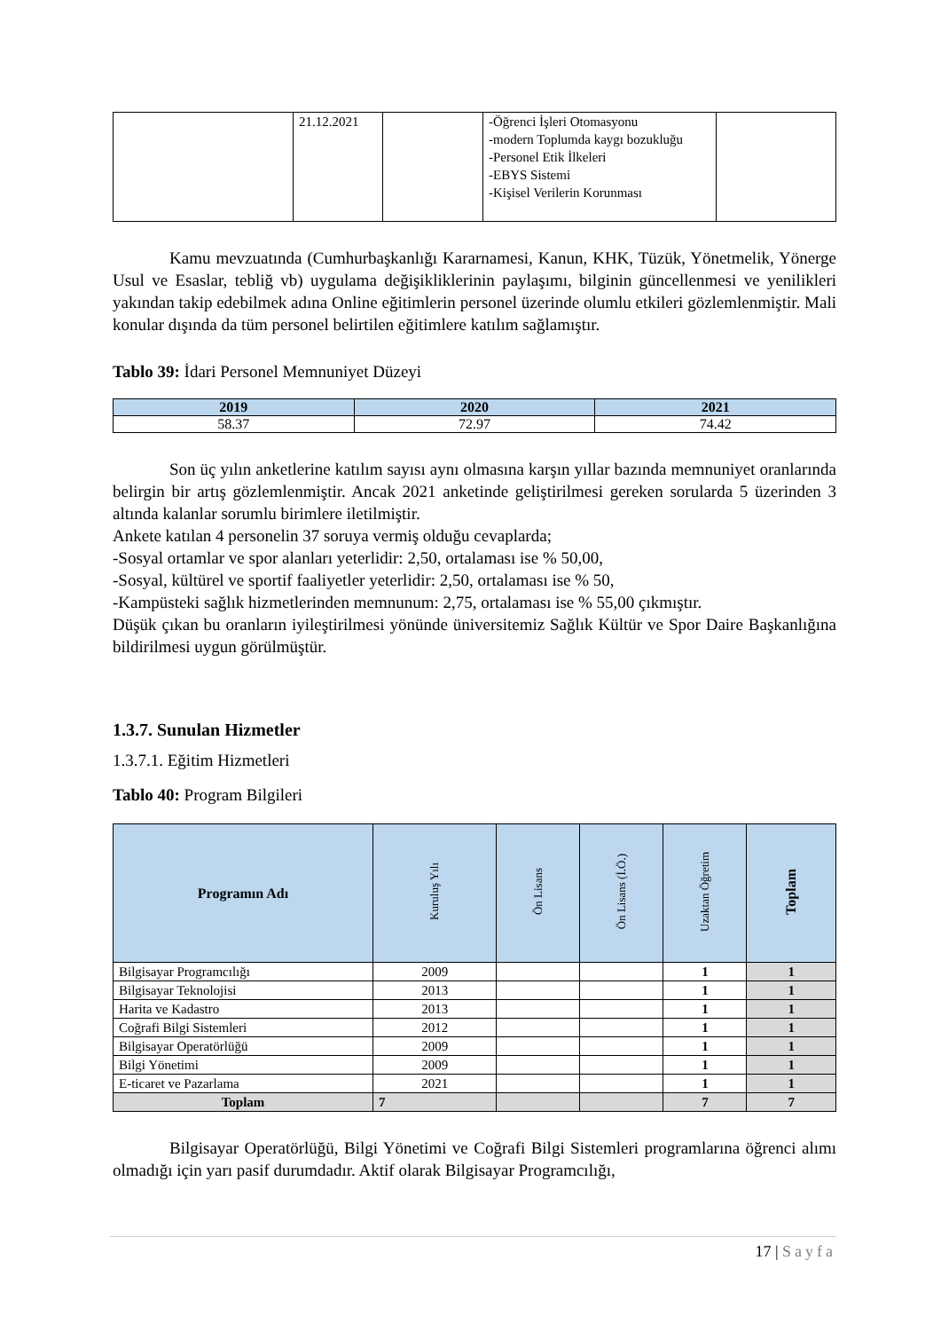| | 21.12.2021 | | -Öğrenci İşleri Otomasyonu -modern Toplumda kaygı bozukluğu -Personel Etik İlkeleri -EBYS Sistemi -Kişisel Verilerin Korunması | |
Kamu mevzuatında (Cumhurbaşkanlığı Kararnamesi, Kanun, KHK, Tüzük, Yönetmelik, Yönerge Usul ve Esaslar, tebliğ vb) uygulama değişikliklerinin paylaşımı, bilginin güncellenmesi ve yenilikleri yakından takip edebilmek adına Online eğitimlerin personel üzerinde olumlu etkileri gözlemlenmiştir. Mali konular dışında da tüm personel belirtilen eğitimlere katılım sağlamıştır.
Tablo 39: İdari Personel Memnuniyet Düzeyi
| 2019 | 2020 | 2021 |
| --- | --- | --- |
| 58.37 | 72.97 | 74.42 |
Son üç yılın anketlerine katılım sayısı aynı olmasına karşın yıllar bazında memnuniyet oranlarında belirgin bir artış gözlemlenmiştir. Ancak 2021 anketinde geliştirilmesi gereken sorularda 5 üzerinden 3 altında kalanlar sorumlu birimlere iletilmiştir.
Ankete katılan 4 personelin 37 soruya vermiş olduğu cevaplarda;
-Sosyal ortamlar ve spor alanları yeterlidir: 2,50, ortalaması ise % 50,00,
-Sosyal, kültürel ve sportif faaliyetler yeterlidir: 2,50, ortalaması ise % 50,
-Kampüsteki sağlık hizmetlerinden memnunum: 2,75, ortalaması ise % 55,00 çıkmıştır.
Düşük çıkan bu oranların iyileştirilmesi yönünde üniversitemiz Sağlık Kültür ve Spor Daire Başkanlığına bildirilmesi uygun görülmüştür.
1.3.7. Sunulan Hizmetler
1.3.7.1. Eğitim Hizmetleri
Tablo 40: Program Bilgileri
| Programın Adı | Kuruluş Yılı | Ön Lisans | Ön Lisans (İ.Ö.) | Uzaktan Öğretim | Toplam |
| --- | --- | --- | --- | --- | --- |
| Bilgisayar Programcılığı | 2009 | | | 1 | 1 |
| Bilgisayar Teknolojisi | 2013 | | | 1 | 1 |
| Harita ve Kadastro | 2013 | | | 1 | 1 |
| Coğrafi Bilgi Sistemleri | 2012 | | | 1 | 1 |
| Bilgisayar Operatörlüğü | 2009 | | | 1 | 1 |
| Bilgi Yönetimi | 2009 | | | 1 | 1 |
| E-ticaret ve Pazarlama | 2021 | | | 1 | 1 |
| Toplam | 7 | | | 7 | 7 |
Bilgisayar Operatörlüğü, Bilgi Yönetimi ve Coğrafi Bilgi Sistemleri programlarına öğrenci alımı olmadığı için yarı pasif durumdadır. Aktif olarak Bilgisayar Programcılığı,
17 | Sayfa